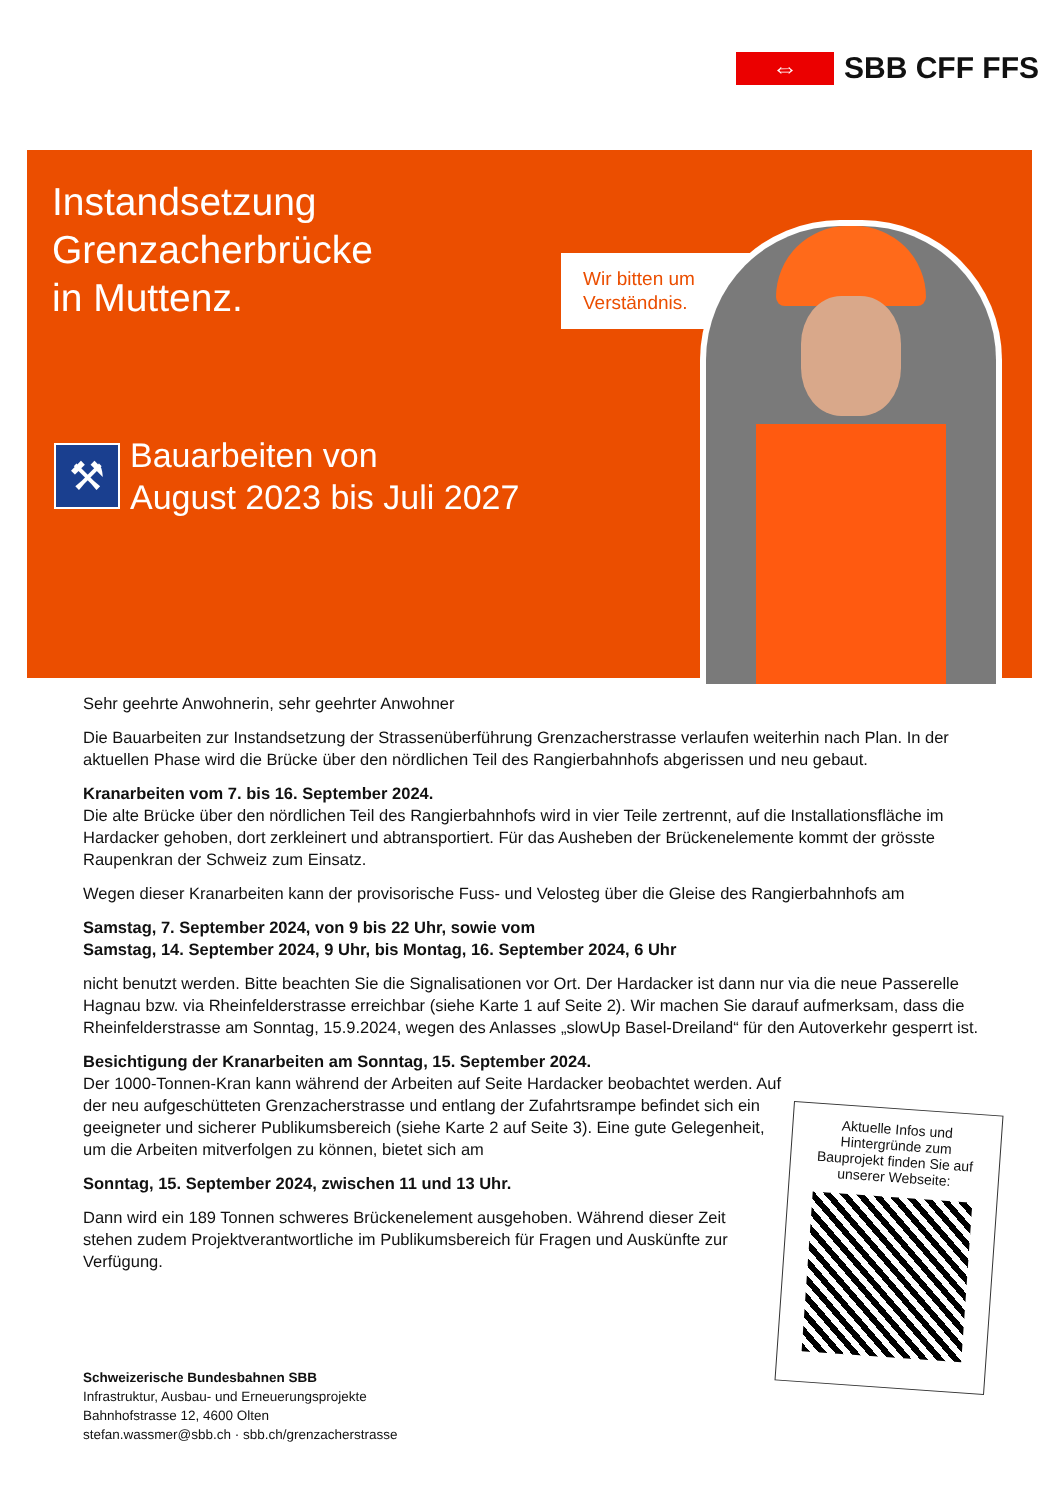⇔
SBB CFF FFS
Instandsetzung
Grenzacherbrücke
in Muttenz.
⚒
Bauarbeiten von
August 2023 bis Juli 2027
Wir bitten um Verständnis.
Sehr geehrte Anwohnerin, sehr geehrter Anwohner
Die Bauarbeiten zur Instandsetzung der Strassenüberführung Grenzacherstrasse verlaufen weiterhin nach Plan. In der aktuellen Phase wird die Brücke über den nördlichen Teil des Rangierbahnhofs abgerissen und neu gebaut.
Kranarbeiten vom 7. bis 16. September 2024.
Die alte Brücke über den nördlichen Teil des Rangierbahnhofs wird in vier Teile zertrennt, auf die Installationsfläche im Hardacker gehoben, dort zerkleinert und abtransportiert. Für das Ausheben der Brückenelemente kommt der grösste Raupenkran der Schweiz zum Einsatz.
Wegen dieser Kranarbeiten kann der provisorische Fuss- und Velosteg über die Gleise des Rangierbahnhofs am
Samstag, 7. September 2024, von 9 bis 22 Uhr, sowie vom
Samstag, 14. September 2024, 9 Uhr, bis Montag, 16. September 2024, 6 Uhr
nicht benutzt werden. Bitte beachten Sie die Signalisationen vor Ort. Der Hardacker ist dann nur via die neue Passerelle Hagnau bzw. via Rheinfelderstrasse erreichbar (siehe Karte 1 auf Seite 2). Wir machen Sie darauf aufmerksam, dass die Rheinfelderstrasse am Sonntag, 15.9.2024, wegen des Anlasses „slowUp Basel-Dreiland“ für den Autoverkehr gesperrt ist.
Besichtigung der Kranarbeiten am Sonntag, 15. September 2024.
Der 1000-Tonnen-Kran kann während der Arbeiten auf Seite Hardacker beobachtet werden. Auf der neu aufgeschütteten Grenzacherstrasse und entlang der Zufahrtsrampe befindet sich ein geeigneter und sicherer Publikumsbereich (siehe Karte 2 auf Seite 3). Eine gute Gelegenheit, um die Arbeiten mitverfolgen zu können, bietet sich am
Sonntag, 15. September 2024, zwischen 11 und 13 Uhr.
Dann wird ein 189 Tonnen schweres Brückenelement ausgehoben. Während dieser Zeit stehen zudem Projektverantwortliche im Publikumsbereich für Fragen und Auskünfte zur Verfügung.
Aktuelle Infos und
Hintergründe zum
Bauprojekt finden Sie auf
unserer Webseite:
Schweizerische Bundesbahnen SBB
Infrastruktur, Ausbau- und Erneuerungsprojekte
Bahnhofstrasse 12, 4600 Olten
stefan.wassmer@sbb.ch · sbb.ch/grenzacherstrasse